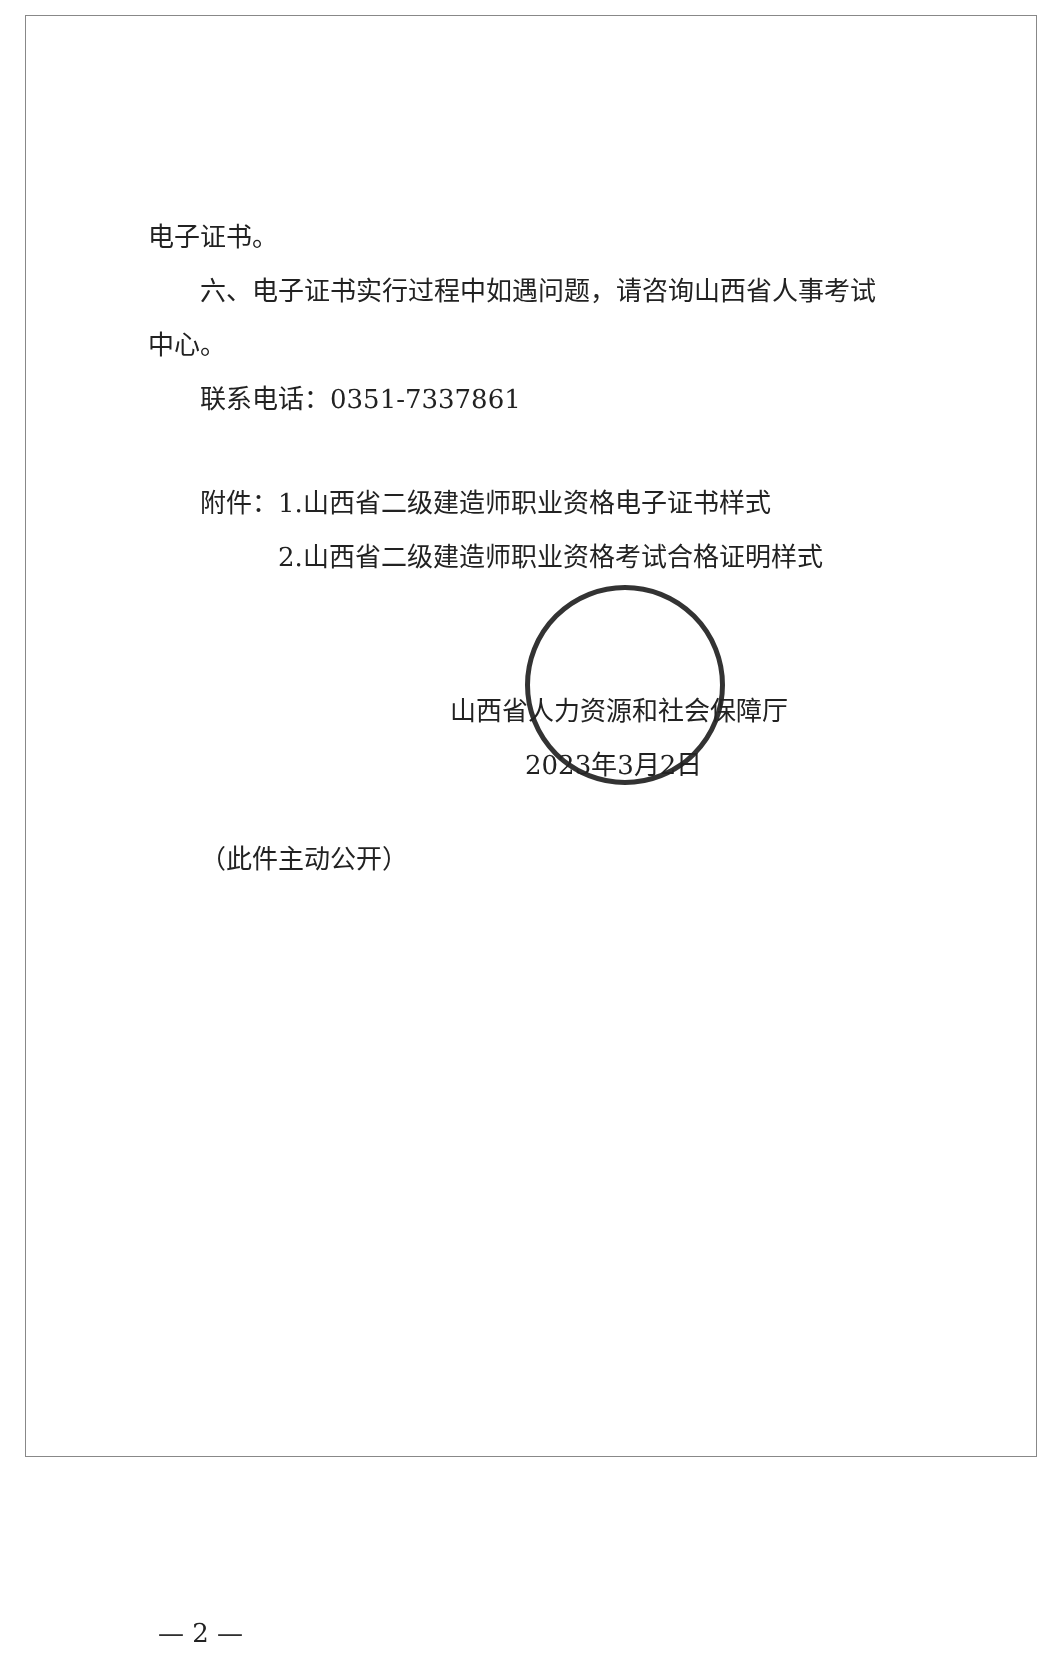电子证书。
六、电子证书实行过程中如遇问题，请咨询山西省人事考试
中心。
联系电话：0351-7337861
附件：1.山西省二级建造师职业资格电子证书样式
2.山西省二级建造师职业资格考试合格证明样式
山西省人力资源和社会保障厅
2023年3月2日
（此件主动公开）
— 2 —